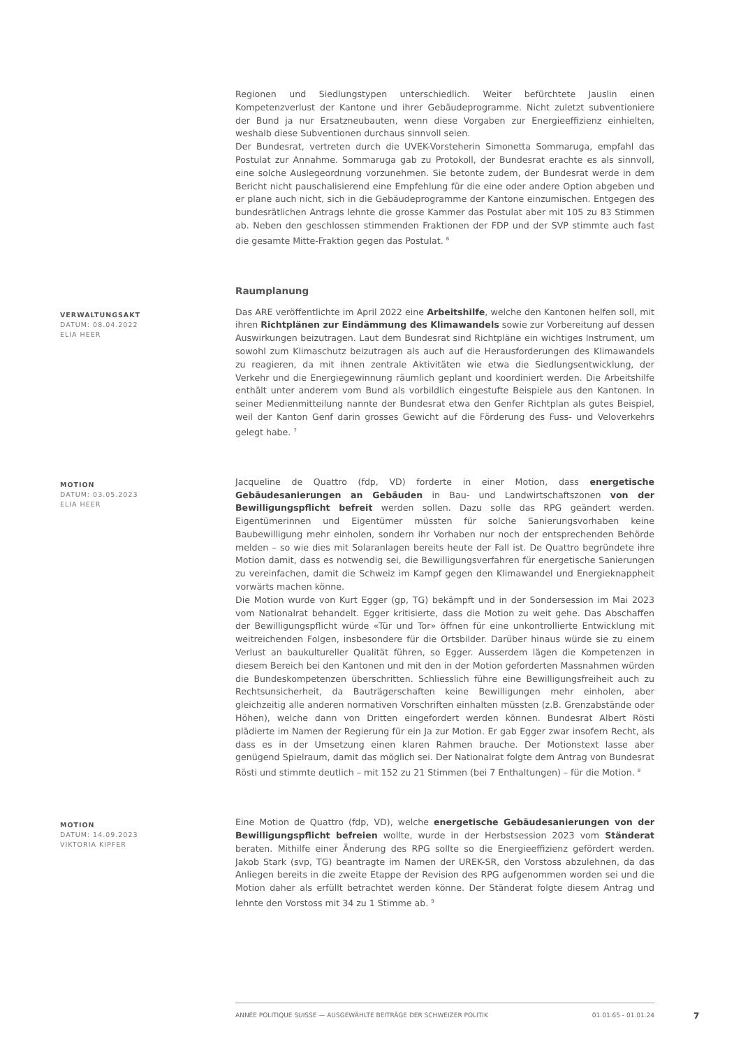Regionen und Siedlungstypen unterschiedlich. Weiter befürchtete Jauslin einen Kompetenzverlust der Kantone und ihrer Gebäudeprogramme. Nicht zuletzt subventioniere der Bund ja nur Ersatzneubauten, wenn diese Vorgaben zur Energieeffizienz einhielten, weshalb diese Subventionen durchaus sinnvoll seien.
Der Bundesrat, vertreten durch die UVEK-Vorsteherin Simonetta Sommaruga, empfahl das Postulat zur Annahme. Sommaruga gab zu Protokoll, der Bundesrat erachte es als sinnvoll, eine solche Auslegeordnung vorzunehmen. Sie betonte zudem, der Bundesrat werde in dem Bericht nicht pauschalisierend eine Empfehlung für die eine oder andere Option abgeben und er plane auch nicht, sich in die Gebäudeprogramme der Kantone einzumischen. Entgegen des bundesrätlichen Antrags lehnte die grosse Kammer das Postulat aber mit 105 zu 83 Stimmen ab. Neben den geschlossen stimmenden Fraktionen der FDP und der SVP stimmte auch fast die gesamte Mitte-Fraktion gegen das Postulat. <sup>6</sup>
Raumplanung
VERWALTUNGSAKT
DATUM: 08.04.2022
ELIA HEER
Das ARE veröffentlichte im April 2022 eine Arbeitshilfe, welche den Kantonen helfen soll, mit ihren Richtplänen zur Eindämmung des Klimawandels sowie zur Vorbereitung auf dessen Auswirkungen beizutragen. Laut dem Bundesrat sind Richtpläne ein wichtiges Instrument, um sowohl zum Klimaschutz beizutragen als auch auf die Herausforderungen des Klimawandels zu reagieren, da mit ihnen zentrale Aktivitäten wie etwa die Siedlungsentwicklung, der Verkehr und die Energiegewinnung räumlich geplant und koordiniert werden. Die Arbeitshilfe enthält unter anderem vom Bund als vorbildlich eingestufte Beispiele aus den Kantonen. In seiner Medienmitteilung nannte der Bundesrat etwa den Genfer Richtplan als gutes Beispiel, weil der Kanton Genf darin grosses Gewicht auf die Förderung des Fuss- und Veloverkehrs gelegt habe. <sup>7</sup>
MOTION
DATUM: 03.05.2023
ELIA HEER
Jacqueline de Quattro (fdp, VD) forderte in einer Motion, dass energetische Gebäudesanierungen an Gebäuden in Bau- und Landwirtschaftszonen von der Bewilligungspflicht befreit werden sollen. Dazu solle das RPG geändert werden. Eigentümerinnen und Eigentümer müssten für solche Sanierungsvorhaben keine Baubewilligung mehr einholen, sondern ihr Vorhaben nur noch der entsprechenden Behörde melden – so wie dies mit Solaranlagen bereits heute der Fall ist. De Quattro begründete ihre Motion damit, dass es notwendig sei, die Bewilligungsverfahren für energetische Sanierungen zu vereinfachen, damit die Schweiz im Kampf gegen den Klimawandel und Energieknappheit vorwärts machen könne.
Die Motion wurde von Kurt Egger (gp, TG) bekämpft und in der Sondersession im Mai 2023 vom Nationalrat behandelt. Egger kritisierte, dass die Motion zu weit gehe. Das Abschaffen der Bewilligungspflicht würde «Tür und Tor» öffnen für eine unkontrollierte Entwicklung mit weitreichenden Folgen, insbesondere für die Ortsbilder. Darüber hinaus würde sie zu einem Verlust an baukultureller Qualität führen, so Egger. Ausserdem lägen die Kompetenzen in diesem Bereich bei den Kantonen und mit den in der Motion geforderten Massnahmen würden die Bundeskompetenzen überschritten. Schliesslich führe eine Bewilligungsfreiheit auch zu Rechtsunsicherheit, da Bauträgerschaften keine Bewilligungen mehr einholen, aber gleichzeitig alle anderen normativen Vorschriften einhalten müssten (z.B. Grenzabstände oder Höhen), welche dann von Dritten eingefordert werden können. Bundesrat Albert Rösti plädierte im Namen der Regierung für ein Ja zur Motion. Er gab Egger zwar insofern Recht, als dass es in der Umsetzung einen klaren Rahmen brauche. Der Motionstext lasse aber genügend Spielraum, damit das möglich sei. Der Nationalrat folgte dem Antrag von Bundesrat Rösti und stimmte deutlich – mit 152 zu 21 Stimmen (bei 7 Enthaltungen) – für die Motion. <sup>8</sup>
MOTION
DATUM: 14.09.2023
VIKTORIA KIPFER
Eine Motion de Quattro (fdp, VD), welche energetische Gebäudesanierungen von der Bewilligungspflicht befreien wollte, wurde in der Herbstsession 2023 vom Ständerat beraten. Mithilfe einer Änderung des RPG sollte so die Energieeffizienz gefördert werden. Jakob Stark (svp, TG) beantragte im Namen der UREK-SR, den Vorstoss abzulehnen, da das Anliegen bereits in die zweite Etappe der Revision des RPG aufgenommen worden sei und die Motion daher als erfüllt betrachtet werden könne. Der Ständerat folgte diesem Antrag und lehnte den Vorstoss mit 34 zu 1 Stimme ab. <sup>9</sup>
ANNÉE POLITIQUE SUISSE — AUSGEWÄHLTE BEITRÄGE DER SCHWEIZER POLITIK 01.01.65 - 01.01.24
7